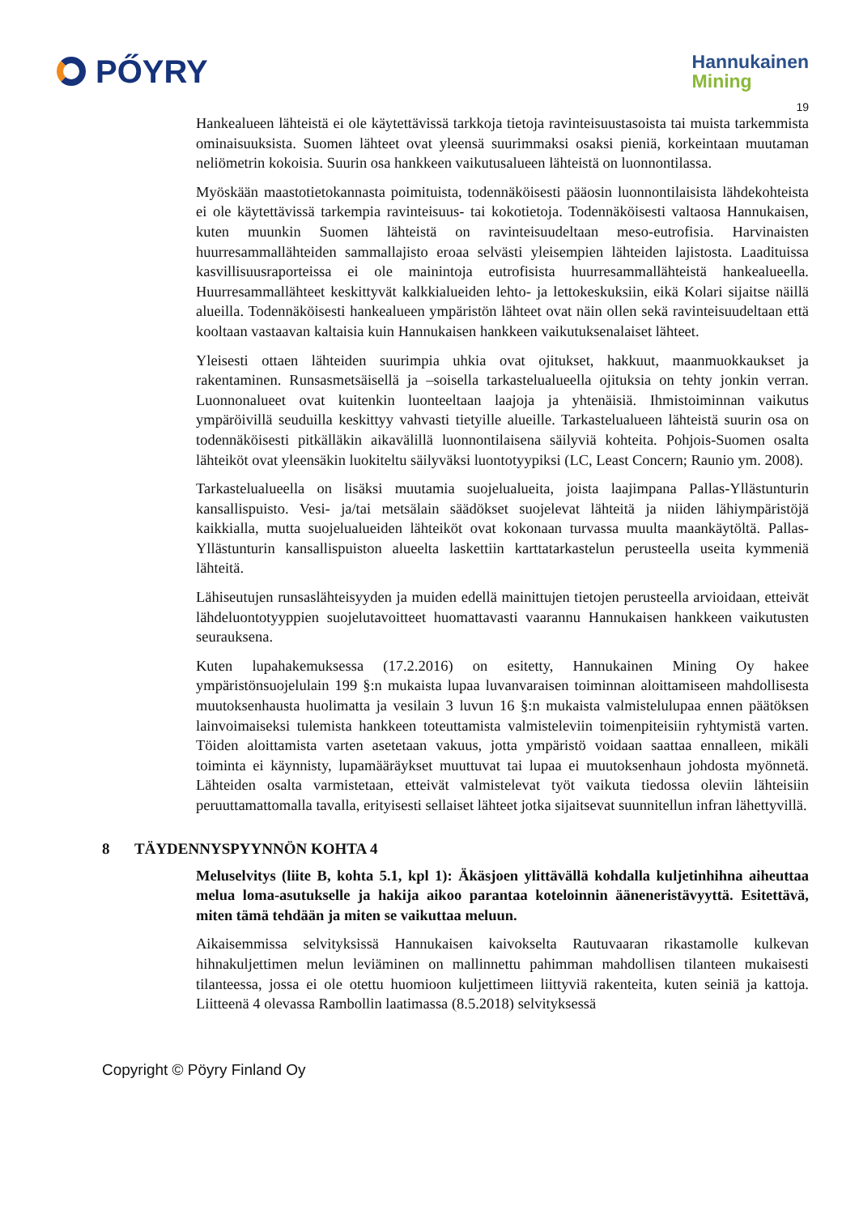PŐYRY
Hannukainen
Mining
19
Hankealueen lähteistä ei ole käytettävissä tarkkoja tietoja ravinteisuustasoista tai muista tarkemmista ominaisuuksista. Suomen lähteet ovat yleensä suurimmaksi osaksi pieniä, korkeintaan muutaman neliömetrin kokoisia. Suurin osa hankkeen vaikutusalueen lähteistä on luonnontilassa.
Myöskään maastotietokannasta poimituista, todennäköisesti pääosin luonnontilaisista lähdekohteista ei ole käytettävissä tarkempia ravinteisuus- tai kokotietoja. Todennäköisesti valtaosa Hannukaisen, kuten muunkin Suomen lähteistä on ravinteisuudeltaan meso-eutrofisia. Harvinaisten huurresammallähteiden sammallajisto eroaa selvästi yleisempien lähteiden lajistosta. Laadituissa kasvillisuusraporteissa ei ole mainintoja eutrofisista huurresammallähteistä hankealueella. Huurresammallähteet keskittyvät kalkkialueiden lehto- ja lettokeskuksiin, eikä Kolari sijaitse näillä alueilla. Todennäköisesti hankealueen ympäristön lähteet ovat näin ollen sekä ravinteisuudeltaan että kooltaan vastaavan kaltaisia kuin Hannukaisen hankkeen vaikutuksenalaiset lähteet.
Yleisesti ottaen lähteiden suurimpia uhkia ovat ojitukset, hakkuut, maanmuokkaukset ja rakentaminen. Runsasmetsäisellä ja –soisella tarkastelualueella ojituksia on tehty jonkin verran. Luonnonalueet ovat kuitenkin luonteeltaan laajoja ja yhtenäisiä. Ihmistoiminnan vaikutus ympäröivillä seuduilla keskittyy vahvasti tietyille alueille. Tarkastelualueen lähteistä suurin osa on todennäköisesti pitkälläkin aikavälillä luonnontilaisena säilyviä kohteita. Pohjois-Suomen osalta lähteiköt ovat yleensäkin luokiteltu säilyväksi luontotyypiksi (LC, Least Concern; Raunio ym. 2008).
Tarkastelualueella on lisäksi muutamia suojelualueita, joista laajimpana Pallas-Yllästunturin kansallispuisto. Vesi- ja/tai metsälain säädökset suojelevat lähteitä ja niiden lähiympäristöjä kaikkialla, mutta suojelualueiden lähteiköt ovat kokonaan turvassa muulta maankäytöltä. Pallas-Yllästunturin kansallispuiston alueelta laskettiin karttatarkastelun perusteella useita kymmeniä lähteitä.
Lähiseutujen runsaslähteisyyden ja muiden edellä mainittujen tietojen perusteella arvioidaan, etteivät lähdeluontotyyppien suojelutavoitteet huomattavasti vaarannu Hannukaisen hankkeen vaikutusten seurauksena.
Kuten lupahakemuksessa (17.2.2016) on esitetty, Hannukainen Mining Oy hakee ympäristönsuojelulain 199 §:n mukaista lupaa luvanvaraisen toiminnan aloittamiseen mahdollisesta muutoksenhausta huolimatta ja vesilain 3 luvun 16 §:n mukaista valmistelulupaa ennen päätöksen lainvoimaiseksi tulemista hankkeen toteuttamista valmisteleviin toimenpiteisiin ryhtymistä varten. Töiden aloittamista varten asetetaan vakuus, jotta ympäristö voidaan saattaa ennalleen, mikäli toiminta ei käynnisty, lupamääräykset muuttuvat tai lupaa ei muutoksenhaun johdosta myönnetä. Lähteiden osalta varmistetaan, etteivät valmistelevat työt vaikuta tiedossa oleviin lähteisiin peruuttamattomalla tavalla, erityisesti sellaiset lähteet jotka sijaitsevat suunnitellun infran lähettyvillä.
8 TÄYDENNYSPYYNNÖN KOHTA 4
Meluselvitys (liite B, kohta 5.1, kpl 1): Äkäsjoen ylittävällä kohdalla kuljetinhihna aiheuttaa melua loma-asutukselle ja hakija aikoo parantaa koteloinnin ääneneristävyyttä. Esitettävä, miten tämä tehdään ja miten se vaikuttaa meluun.
Aikaisemmissa selvityksissä Hannukaisen kaivokselta Rautuvaaran rikastamolle kulkevan hihnakuljettimen melun leviäminen on mallinnettu pahimman mahdollisen tilanteen mukaisesti tilanteessa, jossa ei ole otettu huomioon kuljettimeen liittyviä rakenteita, kuten seiniä ja kattoja. Liitteenä 4 olevassa Rambollin laatimassa (8.5.2018) selvityksessä
Copyright © Pöyry Finland Oy